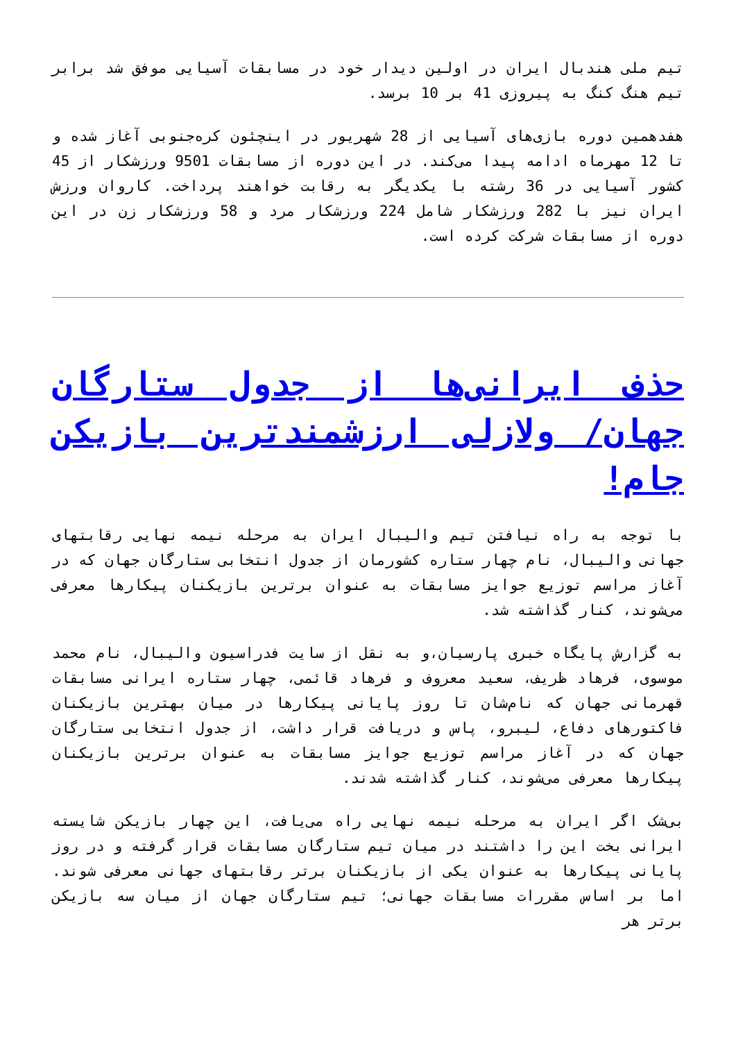تیم ملی هندبال ایران در اولین دیدار خود در مسابقات آسیایی موفق شد برابر تیم هنگ کنگ به پیروزی 41 بر 10 برسد.
هفدهمین دوره بازی‌های آسیایی از 28 شهریور در اینچئون کره‌جنوبی آغاز شده و تا 12 مهرماه ادامه پیدا می‌کند. در این دوره از مسابقات 9501 ورزشکار از 45 کشور آسیایی در 36 رشته با یکدیگر به رقابت خواهند پرداخت. کاروان ورزش ایران نیز با 282 ورزشکار شامل 224 ورزشکار مرد و 58 ورزشکار زن در این دوره از مسابقات شرکت کرده است.
حذف ایرانی‌ها از جدول ستارگان جهان/ ولازلی ارزشمندترین بازیکن جام!
با توجه به راه نیافتن تیم والیبال ایران به مرحله نیمه نهایی رقابتهای جهانی والیبال، نام چهار ستاره کشورمان از جدول انتخابی ستارگان جهان که در آغاز مراسم توزیع جوایز مسابقات به عنوان برترین بازیکنان پیکارها معرفی می‌شوند، کنار گذاشته شد.
به گزارش پایگاه خبری پارسیان،و به نقل از سایت فدراسیون والیبال، نام محمد موسوی، فرهاد ظریف، سعید معروف و فرهاد قائمی، چهار ستاره ایرانی مسابقات قهرمانی جهان که نام‌شان تا روز پایانی پیکارها در میان بهترین بازیکنان فاکتورهای دفاع، لیبرو، پاس و دریافت قرار داشت، از جدول انتخابی ستارگان جهان که در آغاز مراسم توزیع جوایز مسابقات به عنوان برترین بازیکنان پیکارها معرفی می‌شوند، کنار گذاشته شدند.
بی‌شک اگر ایران به مرحله نیمه نهایی راه می‌یافت، این چهار بازیکن شایسته ایرانی بخت این را داشتند در میان تیم ستارگان مسابقات قرار گرفته و در روز پایانی پیکارها به عنوان یکی از بازیکنان برتر رقابتهای جهانی معرفی شوند. اما بر اساس مقررات مسابقات جهانی؛ تیم ستارگان جهان از میان سه بازیکن برتر هر